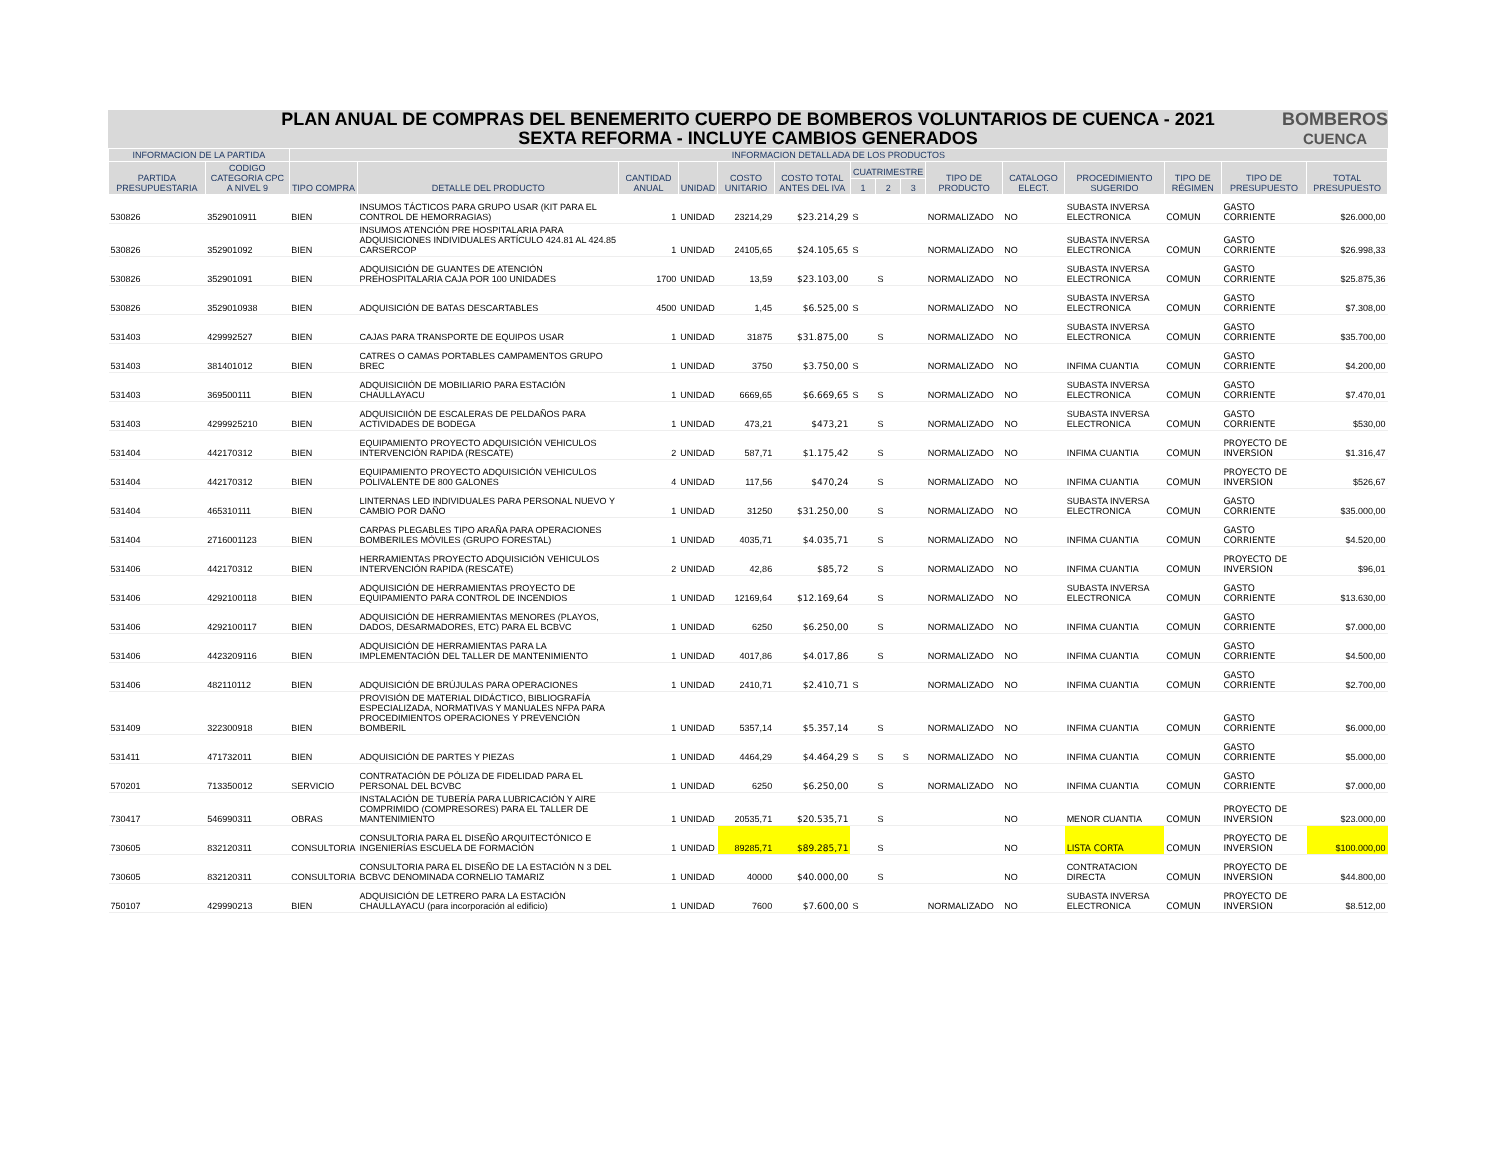PLAN ANUAL DE COMPRAS DEL BENEMERITO CUERPO DE BOMBEROS VOLUNTARIOS DE CUENCA - 2021
SEXTA REFORMA - INCLUYE CAMBIOS GENERADOS
BOMBEROS
CUENCA
| INFORMACION DE LA PARTIDA | | INFORMACION DETALLADA DE LOS PRODUCTOS | | | | | | | | | | | | | | |
| --- | --- | --- | --- | --- | --- | --- | --- | --- | --- | --- | --- | --- | --- | --- | --- | --- |
| PARTIDA PRESUPUESTARIA | CODIGO CATEGORIA CPC A NIVEL 9 | TIPO COMPRA | DETALLE DEL PRODUCTO | CANTIDAD ANUAL | UNIDAD | COSTO UNITARIO | COSTO TOTAL ANTES DEL IVA | CUATRIMESTRE | | | TIPO DE PRODUCTO | CATALOGO ELECT. | PROCEDIMIENTO SUGERIDO | TIPO DE RÉGIMEN | TIPO DE PRESUPUESTO | TOTAL PRESUPUESTO |
| | | | | | | | | 1 | 2 | 3 | | | | | | |
| 530826 | 3529010911 | BIEN | INSUMOS TÁCTICOS PARA GRUPO USAR (KIT PARA EL CONTROL DE HEMORRAGIAS) | 1 | UNIDAD | 23214,29 | $23.214,29 | S | | | NORMALIZADO | NO | SUBASTA INVERSA ELECTRONICA | COMUN | GASTO CORRIENTE | $26.000,00 |
| 530826 | 352901092 | BIEN | INSUMOS ATENCIÓN PRE HOSPITALARIA PARA ADQUISICIONES INDIVIDUALES ARTÍCULO 424.81 AL 424.85 CARSERCOP | 1 | UNIDAD | 24105,65 | $24.105,65 | S | | | NORMALIZADO | NO | SUBASTA INVERSA ELECTRONICA | COMUN | GASTO CORRIENTE | $26.998,33 |
| 530826 | 352901091 | BIEN | ADQUISICIÓN DE GUANTES DE ATENCIÓN PREHOSPITALARIA CAJA POR 100 UNIDADES | 1700 | UNIDAD | 13,59 | $23.103,00 | | S | | NORMALIZADO | NO | SUBASTA INVERSA ELECTRONICA | COMUN | GASTO CORRIENTE | $25.875,36 |
| 530826 | 3529010938 | BIEN | ADQUISICIÓN DE BATAS DESCARTABLES | 4500 | UNIDAD | 1,45 | $6.525,00 | S | | | NORMALIZADO | NO | SUBASTA INVERSA ELECTRONICA | COMUN | GASTO CORRIENTE | $7.308,00 |
| 531403 | 429992527 | BIEN | CAJAS PARA TRANSPORTE DE EQUIPOS USAR | 1 | UNIDAD | 31875 | $31.875,00 | | S | | NORMALIZADO | NO | SUBASTA INVERSA ELECTRONICA | COMUN | GASTO CORRIENTE | $35.700,00 |
| 531403 | 381401012 | BIEN | CATRES O CAMAS PORTABLES CAMPAMENTOS GRUPO BREC | 1 | UNIDAD | 3750 | $3.750,00 | S | | | NORMALIZADO | NO | INFIMA CUANTIA | COMUN | GASTO CORRIENTE | $4.200,00 |
| 531403 | 369500111 | BIEN | ADQUISICIIÓN DE MOBILIARIO PARA ESTACIÓN CHAULLAYACU | 1 | UNIDAD | 6669,65 | $6.669,65 | S | S | | NORMALIZADO | NO | SUBASTA INVERSA ELECTRONICA | COMUN | GASTO CORRIENTE | $7.470,01 |
| 531403 | 4299925210 | BIEN | ADQUISICIIÓN DE ESCALERAS DE PELDAÑOS PARA ACTIVIDADES DE BODEGA | 1 | UNIDAD | 473,21 | $473,21 | | S | | NORMALIZADO | NO | SUBASTA INVERSA ELECTRONICA | COMUN | GASTO CORRIENTE | $530,00 |
| 531404 | 442170312 | BIEN | EQUIPAMIENTO PROYECTO ADQUISICIÓN VEHICULOS INTERVENCIÓN RAPIDA (RESCATE) | 2 | UNIDAD | 587,71 | $1.175,42 | | S | | NORMALIZADO | NO | INFIMA CUANTIA | COMUN | PROYECTO DE INVERSION | $1.316,47 |
| 531404 | 442170312 | BIEN | EQUIPAMIENTO PROYECTO ADQUISICIÓN VEHICULOS POLIVALENTE DE 800 GALONES | 4 | UNIDAD | 117,56 | $470,24 | | S | | NORMALIZADO | NO | INFIMA CUANTIA | COMUN | PROYECTO DE INVERSION | $526,67 |
| 531404 | 465310111 | BIEN | LINTERNAS LED INDIVIDUALES PARA PERSONAL NUEVO Y CAMBIO POR DAÑO | 1 | UNIDAD | 31250 | $31.250,00 | | S | | NORMALIZADO | NO | SUBASTA INVERSA ELECTRONICA | COMUN | GASTO CORRIENTE | $35.000,00 |
| 531404 | 2716001123 | BIEN | CARPAS PLEGABLES TIPO ARAÑA PARA OPERACIONES BOMBERILES MÓVILES (GRUPO FORESTAL) | 1 | UNIDAD | 4035,71 | $4.035,71 | | S | | NORMALIZADO | NO | INFIMA CUANTIA | COMUN | GASTO CORRIENTE | $4.520,00 |
| 531406 | 442170312 | BIEN | HERRAMIENTAS PROYECTO ADQUISICIÓN VEHICULOS INTERVENCIÓN RAPIDA (RESCATE) | 2 | UNIDAD | 42,86 | $85,72 | | S | | NORMALIZADO | NO | INFIMA CUANTIA | COMUN | PROYECTO DE INVERSION | $96,01 |
| 531406 | 4292100118 | BIEN | ADQUISICIÓN DE HERRAMIENTAS PROYECTO DE EQUIPAMIENTO PARA CONTROL DE INCENDIOS | 1 | UNIDAD | 12169,64 | $12.169,64 | | S | | NORMALIZADO | NO | SUBASTA INVERSA ELECTRONICA | COMUN | GASTO CORRIENTE | $13.630,00 |
| 531406 | 4292100117 | BIEN | ADQUISICIÓN DE HERRAMIENTAS MENORES (PLAYOS, DADOS, DESARMADORES, ETC) PARA EL BCBVC | 1 | UNIDAD | 6250 | $6.250,00 | | S | | NORMALIZADO | NO | INFIMA CUANTIA | COMUN | GASTO CORRIENTE | $7.000,00 |
| 531406 | 4423209116 | BIEN | ADQUISICIÓN DE HERRAMIENTAS PARA LA IMPLEMENTACIÓN DEL TALLER DE MANTENIMIENTO | 1 | UNIDAD | 4017,86 | $4.017,86 | | S | | NORMALIZADO | NO | INFIMA CUANTIA | COMUN | GASTO CORRIENTE | $4.500,00 |
| 531406 | 482110112 | BIEN | ADQUISICIÓN DE BRÚJULAS PARA OPERACIONES | 1 | UNIDAD | 2410,71 | $2.410,71 | S | | | NORMALIZADO | NO | INFIMA CUANTIA | COMUN | GASTO CORRIENTE | $2.700,00 |
| 531409 | 322300918 | BIEN | PROVISIÓN DE MATERIAL DIDÁCTICO, BIBLIOGRAFÍA ESPECIALIZADA, NORMATIVAS Y MANUALES NFPA PARA PROCEDIMIENTOS OPERACIONES Y PREVENCIÓN BOMBERIL | 1 | UNIDAD | 5357,14 | $5.357,14 | | S | | NORMALIZADO | NO | INFIMA CUANTIA | COMUN | GASTO CORRIENTE | $6.000,00 |
| 531411 | 471732011 | BIEN | ADQUISICIÓN DE PARTES Y PIEZAS | 1 | UNIDAD | 4464,29 | $4.464,29 | S | S | S | NORMALIZADO | NO | INFIMA CUANTIA | COMUN | GASTO CORRIENTE | $5.000,00 |
| 570201 | 713350012 | SERVICIO | CONTRATACIÓN DE PÓLIZA DE FIDELIDAD PARA EL PERSONAL DEL BCVBC | 1 | UNIDAD | 6250 | $6.250,00 | | S | | NORMALIZADO | NO | INFIMA CUANTIA | COMUN | GASTO CORRIENTE | $7.000,00 |
| 730417 | 546990311 | OBRAS | INSTALACIÓN DE TUBERÍA PARA LUBRICACIÓN Y AIRE COMPRIMIDO (COMPRESORES) PARA EL TALLER DE MANTENIMIENTO | 1 | UNIDAD | 20535,71 | $20.535,71 | | S | | | NO | MENOR CUANTIA | COMUN | PROYECTO DE INVERSION | $23.000,00 |
| 730605 | 832120311 | CONSULTORIA | CONSULTORIA PARA EL DISEÑO ARQUITECTÓNICO E INGENIERÍAS ESCUELA DE FORMACIÓN | 1 | UNIDAD | 89285,71 | $89.285,71 | | S | | | NO | LISTA CORTA | COMUN | PROYECTO DE INVERSION | $100.000,00 |
| 730605 | 832120311 | CONSULTORIA | CONSULTORIA PARA EL DISEÑO DE LA ESTACIÓN N 3 DEL BCBVC DENOMINADA CORNELIO TAMARIZ | 1 | UNIDAD | 40000 | $40.000,00 | | S | | | NO | CONTRATACION DIRECTA | COMUN | PROYECTO DE INVERSION | $44.800,00 |
| 750107 | 429990213 | BIEN | ADQUISICIÓN DE LETRERO PARA LA ESTACIÓN CHAULLAYACU (para incorporación al edificio) | 1 | UNIDAD | 7600 | $7.600,00 | S | | | NORMALIZADO | NO | SUBASTA INVERSA ELECTRONICA | COMUN | PROYECTO DE INVERSION | $8.512,00 |